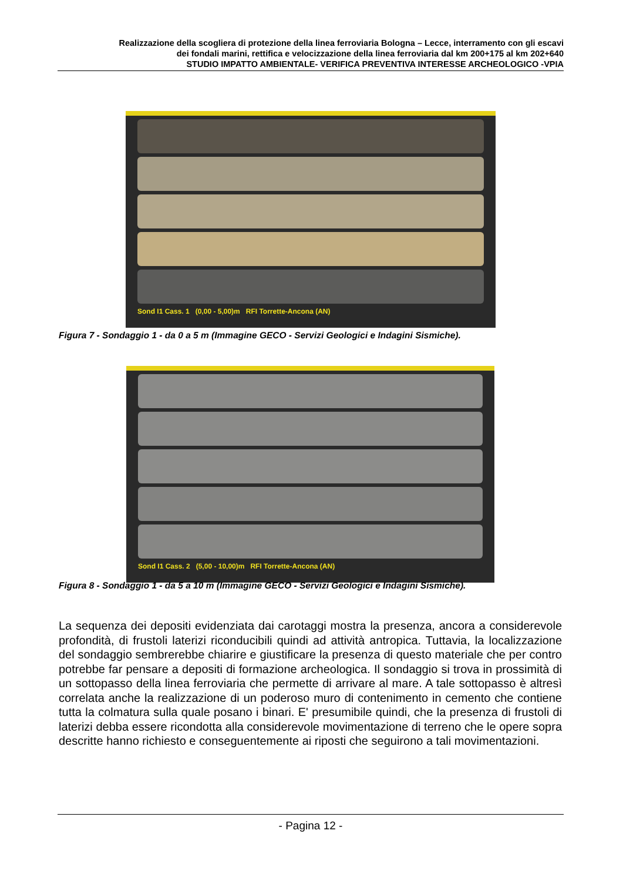Realizzazione della scogliera di protezione della linea ferroviaria Bologna – Lecce, interramento con gli escavi
dei fondali marini, rettifica e velocizzazione della linea ferroviaria dal km 200+175 al km 202+640
STUDIO IMPATTO AMBIENTALE- VERIFICA PREVENTIVA INTERESSE ARCHEOLOGICO -VPIA
Sond I1 Cass. 1 (0,00 - 5,00)m RFI Torrette-Ancona (AN)
Figura 7 - Sondaggio 1 - da 0 a 5 m (Immagine GECO - Servizi Geologici e Indagini Sismiche).
Sond I1 Cass. 2 (5,00 - 10,00)m RFI Torrette-Ancona (AN)
Figura 8 - Sondaggio 1 - da 5 a 10 m (Immagine GECO - Servizi Geologici e Indagini Sismiche).
La sequenza dei depositi evidenziata dai carotaggi mostra la presenza, ancora a considerevole profondità, di frustoli laterizi riconducibili quindi ad attività antropica. Tuttavia, la localizzazione del sondaggio sembrerebbe chiarire e giustificare la presenza di questo materiale che per contro potrebbe far pensare a depositi di formazione archeologica. Il sondaggio si trova in prossimità di un sottopasso della linea ferroviaria che permette di arrivare al mare. A tale sottopasso è altresì correlata anche la realizzazione di un poderoso muro di contenimento in cemento che contiene tutta la colmatura sulla quale posano i binari. E' presumibile quindi, che la presenza di frustoli di laterizi debba essere ricondotta alla considerevole movimentazione di terreno che le opere sopra descritte hanno richiesto e conseguentemente ai riposti che seguirono a tali movimentazioni.
- Pagina 12 -